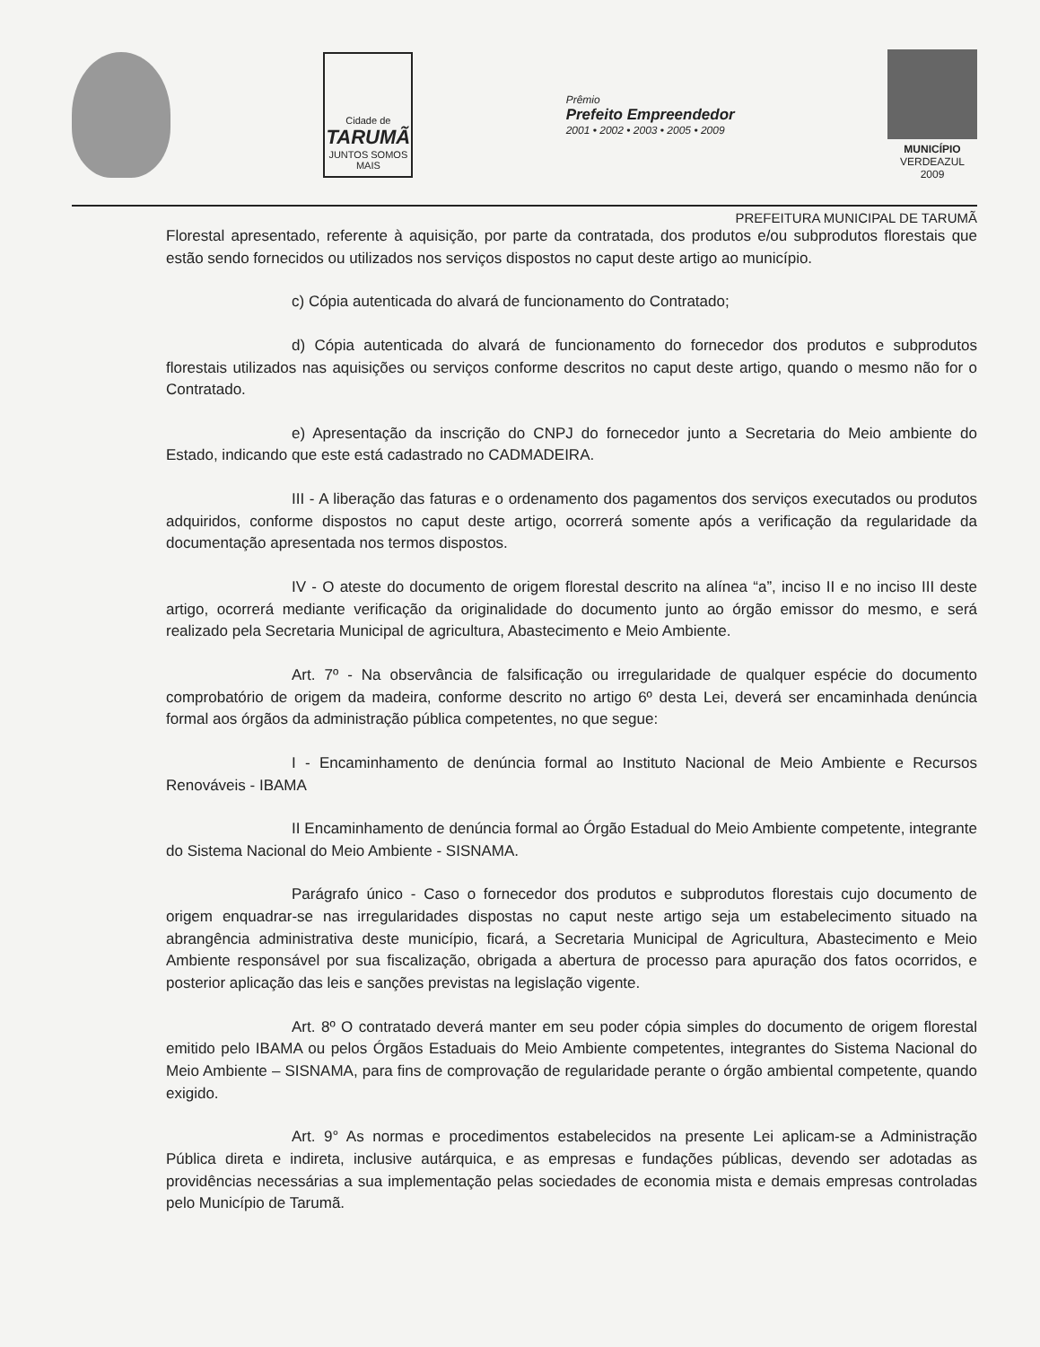Cidade de
TARUMÃ
JUNTOS SOMOS MAIS
Prêmio
Prefeito Empreendedor
2001 • 2002 • 2003 • 2005 • 2009
MUNICÍPIO
VERDEAZUL
2009
PREFEITURA MUNICIPAL DE TARUMÃ
Florestal apresentado, referente à aquisição, por parte da contratada, dos produtos e/ou subprodutos florestais que estão sendo fornecidos ou utilizados nos serviços dispostos no caput deste artigo ao município.
c) Cópia autenticada do alvará de funcionamento do Contratado;
d) Cópia autenticada do alvará de funcionamento do fornecedor dos produtos e subprodutos florestais utilizados nas aquisições ou serviços conforme descritos no caput deste artigo, quando o mesmo não for o Contratado.
e) Apresentação da inscrição do CNPJ do fornecedor junto a Secretaria do Meio ambiente do Estado, indicando que este está cadastrado no CADMADEIRA.
III - A liberação das faturas e o ordenamento dos pagamentos dos serviços executados ou produtos adquiridos, conforme dispostos no caput deste artigo, ocorrerá somente após a verificação da regularidade da documentação apresentada nos termos dispostos.
IV - O ateste do documento de origem florestal descrito na alínea “a”, inciso II e no inciso III deste artigo, ocorrerá mediante verificação da originalidade do documento junto ao órgão emissor do mesmo, e será realizado pela Secretaria Municipal de agricultura, Abastecimento e Meio Ambiente.
Art. 7º - Na observância de falsificação ou irregularidade de qualquer espécie do documento comprobatório de origem da madeira, conforme descrito no artigo 6º desta Lei, deverá ser encaminhada denúncia formal aos órgãos da administração pública competentes, no que segue:
I - Encaminhamento de denúncia formal ao Instituto Nacional de Meio Ambiente e Recursos Renováveis - IBAMA
II Encaminhamento de denúncia formal ao Órgão Estadual do Meio Ambiente competente, integrante do Sistema Nacional do Meio Ambiente - SISNAMA.
Parágrafo único - Caso o fornecedor dos produtos e subprodutos florestais cujo documento de origem enquadrar-se nas irregularidades dispostas no caput neste artigo seja um estabelecimento situado na abrangência administrativa deste município, ficará, a Secretaria Municipal de Agricultura, Abastecimento e Meio Ambiente responsável por sua fiscalização, obrigada a abertura de processo para apuração dos fatos ocorridos, e posterior aplicação das leis e sanções previstas na legislação vigente.
Art. 8º O contratado deverá manter em seu poder cópia simples do documento de origem florestal emitido pelo IBAMA ou pelos Órgãos Estaduais do Meio Ambiente competentes, integrantes do Sistema Nacional do Meio Ambiente – SISNAMA, para fins de comprovação de regularidade perante o órgão ambiental competente, quando exigido.
Art. 9° As normas e procedimentos estabelecidos na presente Lei aplicam-se a Administração Pública direta e indireta, inclusive autárquica, e as empresas e fundações públicas, devendo ser adotadas as providências necessárias a sua implementação pelas sociedades de economia mista e demais empresas controladas pelo Município de Tarumã.